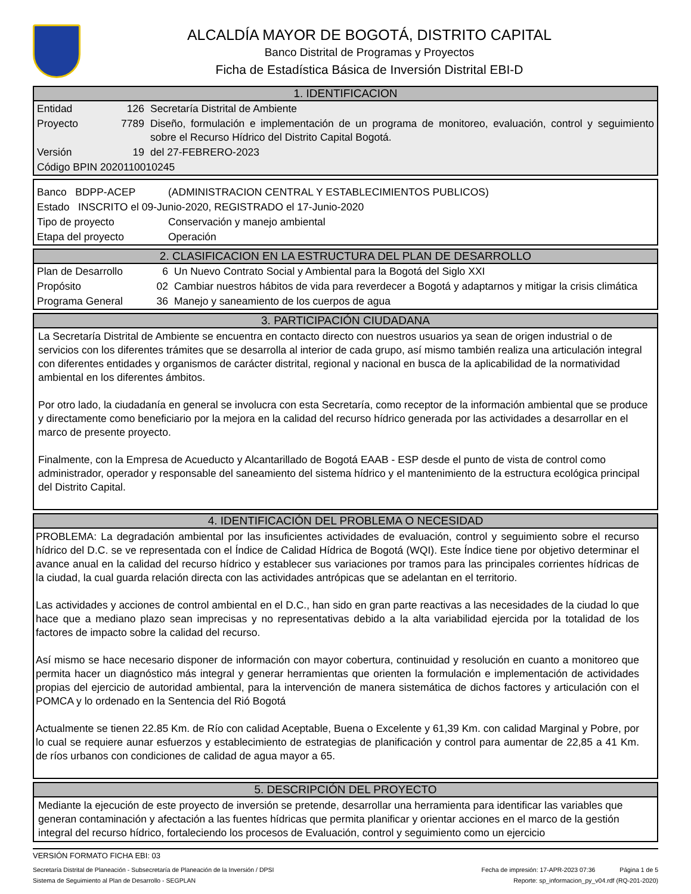ALCALDÍA MAYOR DE BOGOTÁ, DISTRITO CAPITAL
Banco Distrital de Programas y Proyectos
Ficha de Estadística Básica de Inversión Distrital EBI-D
1. IDENTIFICACION
| Entidad | 126 | Secretaría Distrital de Ambiente |
| Proyecto | 7789 | Diseño, formulación e implementación de un programa de monitoreo, evaluación, control y seguimiento sobre el Recurso Hídrico del Distrito Capital Bogotá. |
| Versión | 19 | del 27-FEBRERO-2023 |
| Código BPIN 2020110010245 | | |
| Banco BDPP-ACEP | (ADMINISTRACION CENTRAL Y ESTABLECIMIENTOS PUBLICOS) |
| Estado INSCRITO el 09-Junio-2020, REGISTRADO el 17-Junio-2020 | |
| Tipo de proyecto | Conservación y manejo ambiental |
| Etapa del proyecto | Operación |
2. CLASIFICACION EN LA ESTRUCTURA DEL PLAN DE DESARROLLO
| Plan de Desarrollo | 6 | Un Nuevo Contrato Social y Ambiental para la Bogotá del Siglo XXI |
| Propósito | 02 | Cambiar nuestros hábitos de vida para reverdecer a Bogotá y adaptarnos y mitigar la crisis climática |
| Programa General | 36 | Manejo y saneamiento de los cuerpos de agua |
3. PARTICIPACIÓN CIUDADANA
La Secretaría Distrital de Ambiente se encuentra en contacto directo con nuestros usuarios ya sean de origen industrial o de servicios con los diferentes trámites que se desarrolla al interior de cada grupo, así mismo también realiza una articulación integral con diferentes entidades y organismos de carácter distrital, regional y nacional en busca de la aplicabilidad de la normatividad ambiental en los diferentes ámbitos.
Por otro lado, la ciudadanía en general se involucra con esta Secretaría, como receptor de la información ambiental que se produce y directamente como beneficiario por la mejora en la calidad del recurso hídrico generada por las actividades a desarrollar en el marco de presente proyecto.
Finalmente, con la Empresa de Acueducto y Alcantarillado de Bogotá EAAB - ESP desde el punto de vista de control como administrador, operador y responsable del saneamiento del sistema hídrico y el mantenimiento de la estructura ecológica principal del Distrito Capital.
4. IDENTIFICACIÓN DEL PROBLEMA O NECESIDAD
PROBLEMA: La degradación ambiental por las insuficientes actividades de evaluación, control y seguimiento sobre el recurso hídrico del D.C. se ve representada con el Índice de Calidad Hídrica de Bogotá (WQI). Este Índice tiene por objetivo determinar el avance anual en la calidad del recurso hídrico y establecer sus variaciones por tramos para las principales corrientes hídricas de la ciudad, la cual guarda relación directa con las actividades antrópicas que se adelantan en el territorio.
Las actividades y acciones de control ambiental en el D.C., han sido en gran parte reactivas a las necesidades de la ciudad lo que hace que a mediano plazo sean imprecisas y no representativas debido a la alta variabilidad ejercida por la totalidad de los factores de impacto sobre la calidad del recurso.
Así mismo se hace necesario disponer de información con mayor cobertura, continuidad y resolución en cuanto a monitoreo que permita hacer un diagnóstico más integral y generar herramientas que orienten la formulación e implementación de actividades propias del ejercicio de autoridad ambiental, para la intervención de manera sistemática de dichos factores y articulación con el POMCA y lo ordenado en la Sentencia del Rió Bogotá
Actualmente se tienen 22.85 Km. de Río con calidad Aceptable, Buena o Excelente y 61,39 Km. con calidad Marginal y Pobre, por lo cual se requiere aunar esfuerzos y establecimiento de estrategias de planificación y control para aumentar de 22,85 a 41 Km. de ríos urbanos con condiciones de calidad de agua mayor a 65.
5. DESCRIPCIÓN DEL PROYECTO
Mediante la ejecución de este proyecto de inversión se pretende, desarrollar una herramienta para identificar las variables que generan contaminación y afectación a las fuentes hídricas que permita planificar y orientar acciones en el marco de la gestión integral del recurso hídrico, fortaleciendo los procesos de Evaluación, control y seguimiento como un ejercicio
VERSIÓN FORMATO FICHA EBI: 03
Secretaría Distrital de Planeación - Subsecretaría de Planeación de la Inversión / DPSI Fecha de impresión: 17-APR-2023 07:36 Página 1 de 5
Sistema de Seguimiento al Plan de Desarrollo - SEGPLAN Reporte: sp_informacion_py_v04.rdf (RQ-201-2020)